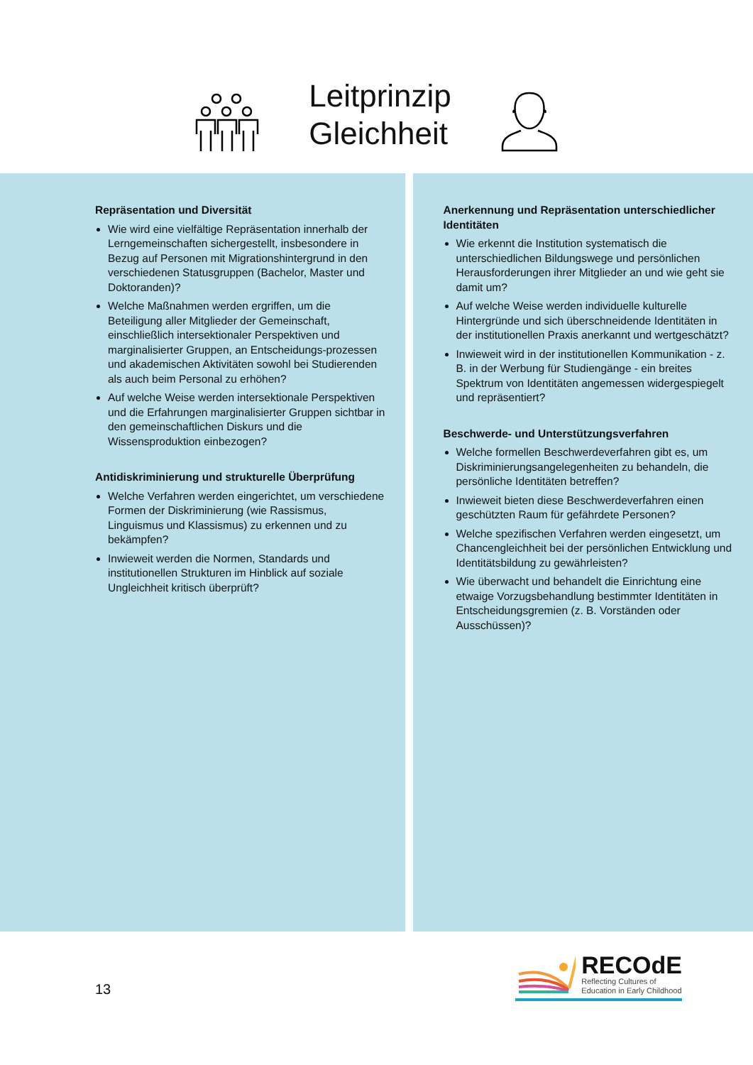Leitprinzip
Gleichheit
Repräsentation und Diversität
Wie wird eine vielfältige Repräsentation innerhalb der Lerngemeinschaften sichergestellt, insbesondere in Bezug auf Personen mit Migrationshintergrund in den verschiedenen Statusgruppen (Bachelor, Master und Doktoranden)?
Welche Maßnahmen werden ergriffen, um die Beteiligung aller Mitglieder der Gemeinschaft, einschließlich intersektionaler Perspektiven und marginalisierter Gruppen, an Entscheidungs-prozessen und akademischen Aktivitäten sowohl bei Studierenden als auch beim Personal zu erhöhen?
Auf welche Weise werden intersektionale Perspektiven und die Erfahrungen marginalisierter Gruppen sichtbar in den gemeinschaftlichen Diskurs und die Wissensproduktion einbezogen?
Antidiskriminierung und strukturelle Überprüfung
Welche Verfahren werden eingerichtet, um verschiedene Formen der Diskriminierung (wie Rassismus, Linguismus und Klassismus) zu erkennen und zu bekämpfen?
Inwieweit werden die Normen, Standards und institutionellen Strukturen im Hinblick auf soziale Ungleichheit kritisch überprüft?
Anerkennung und Repräsentation unterschiedlicher Identitäten
Wie erkennt die Institution systematisch die unterschiedlichen Bildungswege und persönlichen Herausforderungen ihrer Mitglieder an und wie geht sie damit um?
Auf welche Weise werden individuelle kulturelle Hintergründe und sich überschneidende Identitäten in der institutionellen Praxis anerkannt und wertgeschätzt?
Inwieweit wird in der institutionellen Kommunikation - z. B. in der Werbung für Studiengänge - ein breites Spektrum von Identitäten angemessen widergespiegelt und repräsentiert?
Beschwerde- und Unterstützungsverfahren
Welche formellen Beschwerdeverfahren gibt es, um Diskriminierungsangelegenheiten zu behandeln, die persönliche Identitäten betreffen?
Inwieweit bieten diese Beschwerdeverfahren einen geschützten Raum für gefährdete Personen?
Welche spezifischen Verfahren werden eingesetzt, um Chancengleichheit bei der persönlichen Entwicklung und Identitätsbildung zu gewährleisten?
Wie überwacht und behandelt die Einrichtung eine etwaige Vorzugsbehandlung bestimmter Identitäten in Entscheidungsgremien (z. B. Vorständen oder Ausschüssen)?
13
RECOdE
Reflecting Cultures of
Education in Early Childhood